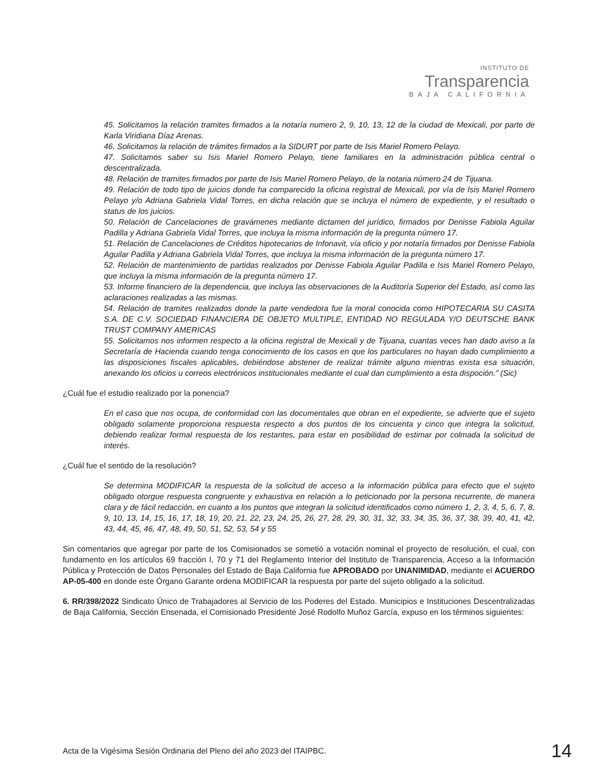INSTITUTO DE
Transparencia
BAJA CALIFORNIA
45. Solicitamos la relación tramites firmados a la notaría numero 2, 9, 10, 13, 12 de la ciudad de Mexicali, por parte de Karla Viridiana Díaz Arenas.
46. Solicitamos la relación de trámites firmados a la SIDURT por parte de Isis Mariel Romero Pelayo.
47. Solicitamos saber su Isis Mariel Romero Pelayo, tiene familiares en la administración pública central o descentralizada.
48. Relación de tramites firmados por parte de Isis Mariel Romero Pelayo, de la notaria número 24 de Tijuana.
49. Relación de todo tipo de juicios donde ha comparecido la oficina registral de Mexicali, por vía de Isis Mariel Romero Pelayo y/o Adriana Gabriela Vidal Torres, en dicha relación que se incluya el número de expediente, y el resultado o status de los juicios.
50. Relación de Cancelaciones de gravámenes mediante dictamen del jurídico, firmados por Denisse Fabiola Aguilar Padilla y Adriana Gabriela Vidal Torres, que incluya la misma información de la pregunta número 17.
51. Relación de Cancelaciones de Créditos hipotecarios de Infonavit, vía oficio y por notaría firmados por Denisse Fabiola Aguilar Padilla y Adriana Gabriela Vidal Torres, que incluya la misma información de la pregunta número 17.
52. Relación de mantenimiento de partidas realizados por Denisse Fabiola Aguilar Padilla e Isis Mariel Romero Pelayo, que incluya la misma información de la pregunta número 17.
53. Informe financiero de la dependencia, que incluya las observaciones de la Auditoría Superior del Estado, así como las aclaraciones realizadas a las mismas.
54. Relación de tramites realizados donde la parte vendedora fue la moral conocida como HIPOTECARIA SU CASITA S.A. DE C.V. SOCIEDAD FINANCIERA DE OBJETO MULTIPLE, ENTIDAD NO REGULADA Y/O DEUTSCHE BANK TRUST COMPANY AMERICAS
55. Solicitamos nos informen respecto a la oficina registral de Mexicali y de Tijuana, cuantas veces han dado aviso a la Secretaría de Hacienda cuando tenga conocimiento de los casos en que los particulares no hayan dado cumplimiento a las disposiciones fiscales aplicables, debiéndose abstener de realizar trámite alguno mientras exista esa situación, anexando los oficios u correos electrónicos institucionales mediante el cual dan cumplimiento a esta dispoción.” (Sic)
¿Cuál fue el estudio realizado por la ponencia?
En el caso que nos ocupa, de conformidad con las documentales que obran en el expediente, se advierte que el sujeto obligado solamente proporciona respuesta respecto a dos puntos de los cincuenta y cinco que integra la solicitud, debiendo realizar formal respuesta de los restantes, para estar en posibilidad de estimar por colmada la solicitud de interés.
¿Cuál fue el sentido de la resolución?
Se determina MODIFICAR la respuesta de la solicitud de acceso a la información pública para efecto que el sujeto obligado otorgue respuesta congruente y exhaustiva en relación a lo peticionado por la persona recurrente, de manera clara y de fácil redacción, en cuanto a los puntos que integran la solicitud identificados como número 1, 2, 3, 4, 5, 6, 7, 8, 9, 10, 13, 14, 15, 16, 17, 18, 19, 20, 21, 22, 23, 24, 25, 26, 27, 28, 29, 30, 31, 32, 33, 34, 35, 36, 37, 38, 39, 40, 41, 42, 43, 44, 45, 46, 47, 48, 49, 50, 51, 52, 53, 54 y 55
Sin comentarios que agregar por parte de los Comisionados se sometió a votación nominal el proyecto de resolución, el cual, con fundamento en los artículos 69 fracción I, 70 y 71 del Reglamento Interior del Instituto de Transparencia, Acceso a la Información Pública y Protección de Datos Personales del Estado de Baja California fue APROBADO por UNANIMIDAD, mediante el ACUERDO AP-05-400 en donde este Órgano Garante ordena MODIFICAR la respuesta por parte del sujeto obligado a la solicitud.
6. RR/398/2022 Sindicato Único de Trabajadores al Servicio de los Poderes del Estado. Municipios e Instituciones Descentralizadas de Baja California, Sección Ensenada, el Comisionado Presidente José Rodolfo Muñoz García, expuso en los términos siguientes:
Acta de la Vigésima Sesión Ordinaria del Pleno del año 2023 del ITAIPBC. 14